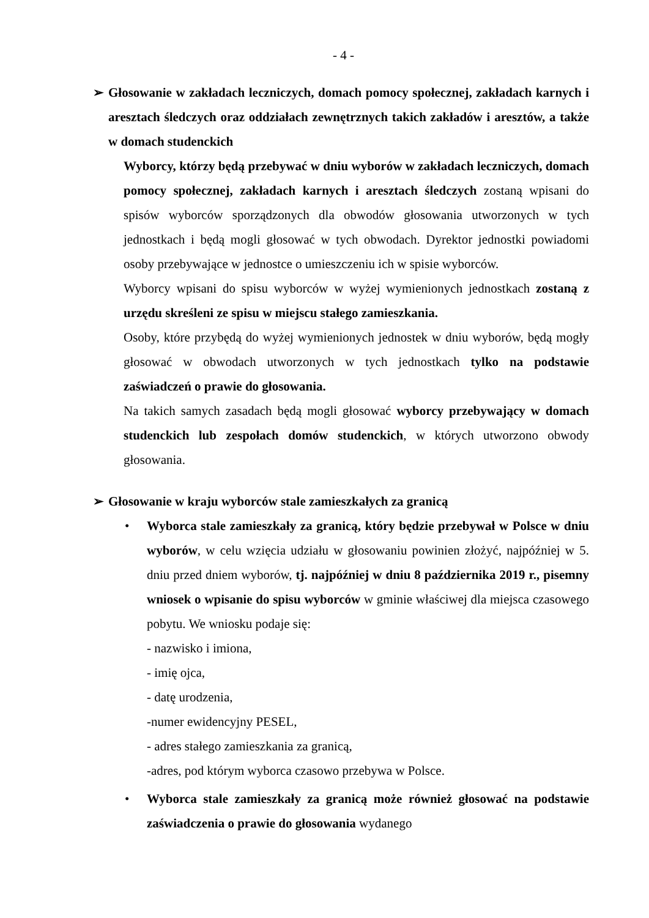- 4 -
➢ Głosowanie w zakładach leczniczych, domach pomocy społecznej, zakładach karnych i aresztach śledczych oraz oddziałach zewnętrznych takich zakładów i aresztów, a także w domach studenckich
Wyborcy, którzy będą przebywać w dniu wyborów w zakładach leczniczych, domach pomocy społecznej, zakładach karnych i aresztach śledczych zostaną wpisani do spisów wyborców sporządzonych dla obwodów głosowania utworzonych w tych jednostkach i będą mogli głosować w tych obwodach. Dyrektor jednostki powiadomi osoby przebywające w jednostce o umieszczeniu ich w spisie wyborców.
Wyborcy wpisani do spisu wyborców w wyżej wymienionych jednostkach zostaną z urzędu skreśleni ze spisu w miejscu stałego zamieszkania.
Osoby, które przybędą do wyżej wymienionych jednostek w dniu wyborów, będą mogły głosować w obwodach utworzonych w tych jednostkach tylko na podstawie zaświadczeń o prawie do głosowania.
Na takich samych zasadach będą mogli głosować wyborcy przebywający w domach studenckich lub zespołach domów studenckich, w których utworzono obwody głosowania.
➢ Głosowanie w kraju wyborców stale zamieszkałych za granicą
• Wyborca stale zamieszkały za granicą, który będzie przebywał w Polsce w dniu wyborów, w celu wzięcia udziału w głosowaniu powinien złożyć, najpóźniej w 5. dniu przed dniem wyborów, tj. najpóźniej w dniu 8 października 2019 r., pisemny wniosek o wpisanie do spisu wyborców w gminie właściwej dla miejsca czasowego pobytu. We wniosku podaje się:
- nazwisko i imiona,
- imię ojca,
- datę urodzenia,
-numer ewidencyjny PESEL,
- adres stałego zamieszkania za granicą,
-adres, pod którym wyborca czasowo przebywa w Polsce.
• Wyborca stale zamieszkały za granicą może również głosować na podstawie zaświadczenia o prawie do głosowania wydanego